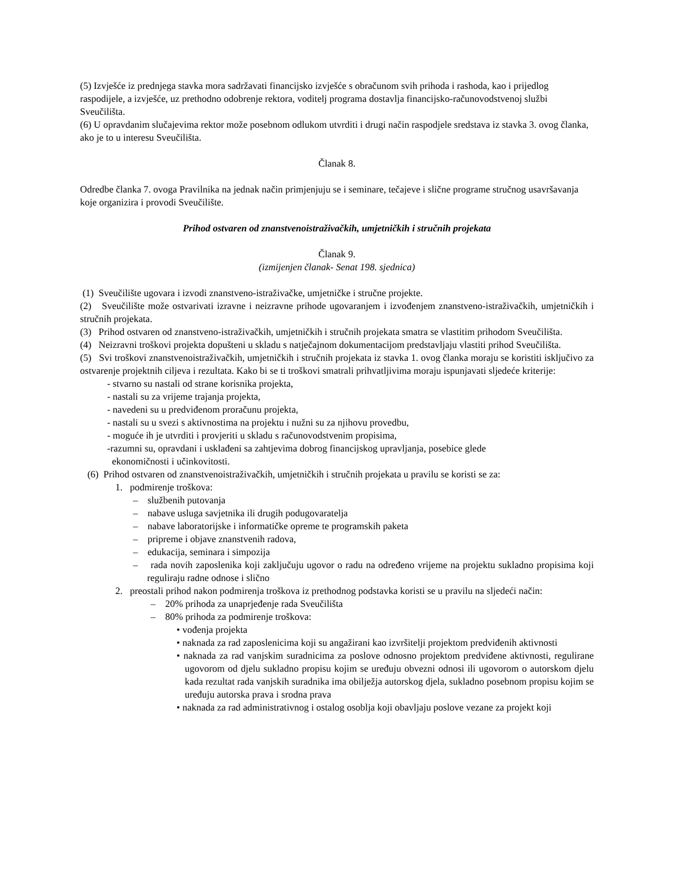(5) Izvješće iz prednjega stavka mora sadržavati financijsko izvješće s obračunom svih prihoda i rashoda, kao i prijedlog raspodijele, a izvješće, uz prethodno odobrenje rektora, voditelj programa dostavlja financijsko-računovodstvenoj službi Sveučilišta.
(6) U opravdanim slučajevima rektor može posebnom odlukom utvrditi i drugi način raspodjele sredstava iz stavka 3. ovog članka, ako je to u interesu Sveučilišta.
Članak 8.
Odredbe članka 7. ovoga Pravilnika na jednak način primjenjuju se i seminare, tečajeve i slične programe stručnog usavršavanja koje organizira i provodi Sveučilište.
Prihod ostvaren od znanstvenoistraživačkih, umjetničkih i stručnih projekata
Članak 9.
(izmijenjen članak- Senat 198. sjednica)
(1) Sveučilište ugovara i izvodi znanstveno-istraživačke, umjetničke i stručne projekte.
(2) Sveučilište može ostvarivati izravne i neizravne prihode ugovaranjem i izvođenjem znanstveno-istraživačkih, umjetničkih i stručnih projekata.
(3) Prihod ostvaren od znanstveno-istraživačkih, umjetničkih i stručnih projekata smatra se vlastitim prihodom Sveučilišta.
(4) Neizravni troškovi projekta dopušteni u skladu s natječajnom dokumentacijom predstavljaju vlastiti prihod Sveučilišta.
(5) Svi troškovi znanstvenoistraživačkih, umjetničkih i stručnih projekata iz stavka 1. ovog članka moraju se koristiti isključivo za ostvarenje projektnih ciljeva i rezultata. Kako bi se ti troškovi smatrali prihvatljivima moraju ispunjavati sljedeće kriterije:
- stvarno su nastali od strane korisnika projekta,
- nastali su za vrijeme trajanja projekta,
- navedeni su u predviđenom proračunu projekta,
- nastali su u svezi s aktivnostima na projektu i nužni su za njihovu provedbu,
- moguće ih je utvrditi i provjeriti u skladu s računovodstvenim propisima,
-razumni su, opravdani i usklađeni sa zahtjevima dobrog financijskog upravljanja, posebice glede
ekonomičnosti i učinkovitosti.
(6) Prihod ostvaren od znanstvenoistraživačkih, umjetničkih i stručnih projekata u pravilu se koristi se za:
1. podmirenje troškova:
– službenih putovanja
– nabave usluga savjetnika ili drugih podugovaratelja
– nabave laboratorijske i informatičke opreme te programskih paketa
– pripreme i objave znanstvenih radova,
– edukacija, seminara i simpozija
– rada novih zaposlenika koji zaključuju ugovor o radu na određeno vrijeme na projektu sukladno propisima koji reguliraju radne odnose i slično
2. preostali prihod nakon podmirenja troškova iz prethodnog podstavka koristi se u pravilu na sljedeći način:
– 20% prihoda za unaprjeđenje rada Sveučilišta
– 80% prihoda za podmirenje troškova:
• vođenja projekta
• naknada za rad zaposlenicima koji su angažirani kao izvršitelji projektom predviđenih aktivnosti
• naknada za rad vanjskim suradnicima za poslove odnosno projektom predviđene aktivnosti, regulirane ugovorom od djelu sukladno propisu kojim se uređuju obvezni odnosi ili ugovorom o autorskom djelu kada rezultat rada vanjskih suradnika ima obilježja autorskog djela, sukladno posebnom propisu kojim se uređuju autorska prava i srodna prava
• naknada za rad administrativnog i ostalog osoblja koji obavljaju poslove vezane za projekt koji